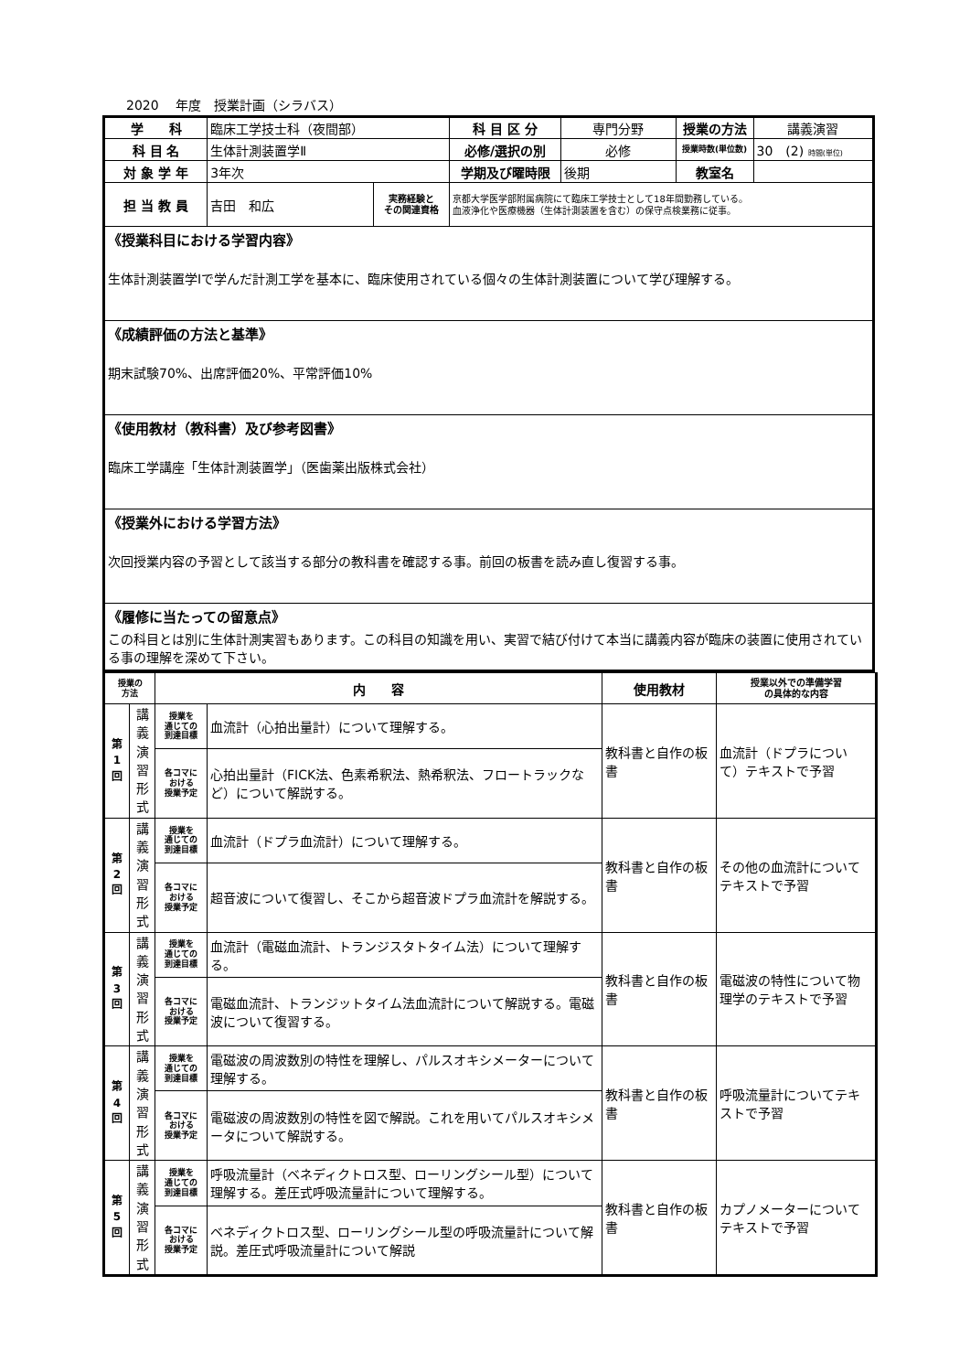2020　 年度　授業計画（シラバス）
| 学 科 | 臨床工学技士科（夜間部） | | 科 目 区 分 | 専門分野 | 授業の方法 | 講義演習 |
| 科 目 名 | 生体計測装置学Ⅱ | | 必修/選択の別 | 必修 | 授業時数(単位数) | 30 (2) 時間(単位) |
| 対 象 学 年 | 3年次 | | 学期及び曜時限 | 後期 | 教室名 | |
| 担 当 教 員 | 吉田 和広 | 実務経験と その関連資格 | 京都大学医学部附属病院にて臨床工学技士として18年間勤務している。 血液浄化や医療機器（生体計測装置を含む）の保守点検業務に従事。 | | | |
| 《授業科目における学習内容》 生体計測装置学Ⅰで学んだ計測工学を基本に、臨床使用されている個々の生体計測装置について学び理解する。 | | | | | | |
| 《成績評価の方法と基準》 期末試験70%、出席評価20%、平常評価10% | | | | | | |
| 《使用教材（教科書）及び参考図書》 臨床工学講座「生体計測装置学」（医歯薬出版株式会社） | | | | | | |
| 《授業外における学習方法》 次回授業内容の予習として該当する部分の教科書を確認する事。前回の板書を読み直し復習する事。 | | | | | | |
| 《履修に当たっての留意点》 この科目とは別に生体計測実習もあります。この科目の知識を用い、実習で結び付けて本当に講義内容が臨床の装置に使用されている事の理解を深めて下さい。 | | | | | | |
| 授業の 方法 | | 内 容 | | 使用教材 | 授業以外での準備学習 の具体的な内容 |
| --- | --- | --- | --- | --- | --- |
| 第 1 回 | 講 義 演 習 形 式 | 授業を 通じての 到達目標 | 血流計（心拍出量計）について理解する。 | 教科書と自作の板書 | 血流計（ドプラについて）テキストで予習 |
| | | 各コマに おける 授業予定 | 心拍出量計（FICK法、色素希釈法、熱希釈法、フロートラックなど）について解説する。 | | |
| 第 2 回 | 講 義 演 習 形 式 | 授業を 通じての 到達目標 | 血流計（ドプラ血流計）について理解する。 | 教科書と自作の板書 | その他の血流計についてテキストで予習 |
| | | 各コマに おける 授業予定 | 超音波について復習し、そこから超音波ドプラ血流計を解説する。 | | |
| 第 3 回 | 講 義 演 習 形 式 | 授業を 通じての 到達目標 | 血流計（電磁血流計、トランジスタトタイム法）について理解する。 | 教科書と自作の板書 | 電磁波の特性について物理学のテキストで予習 |
| | | 各コマに おける 授業予定 | 電磁血流計、トランジットタイム法血流計について解説する。電磁波について復習する。 | | |
| 第 4 回 | 講 義 演 習 形 式 | 授業を 通じての 到達目標 | 電磁波の周波数別の特性を理解し、パルスオキシメーターについて理解する。 | 教科書と自作の板書 | 呼吸流量計についてテキストで予習 |
| | | 各コマに おける 授業予定 | 電磁波の周波数別の特性を図で解説。これを用いてパルスオキシメータについて解説する。 | | |
| 第 5 回 | 講 義 演 習 形 式 | 授業を 通じての 到達目標 | 呼吸流量計（ベネディクトロス型、ローリングシール型）について理解する。差圧式呼吸流量計について理解する。 | 教科書と自作の板書 | カプノメーターについてテキストで予習 |
| | | 各コマに おける 授業予定 | ベネディクトロス型、ローリングシール型の呼吸流量計について解説。差圧式呼吸流量計について解説 | | |